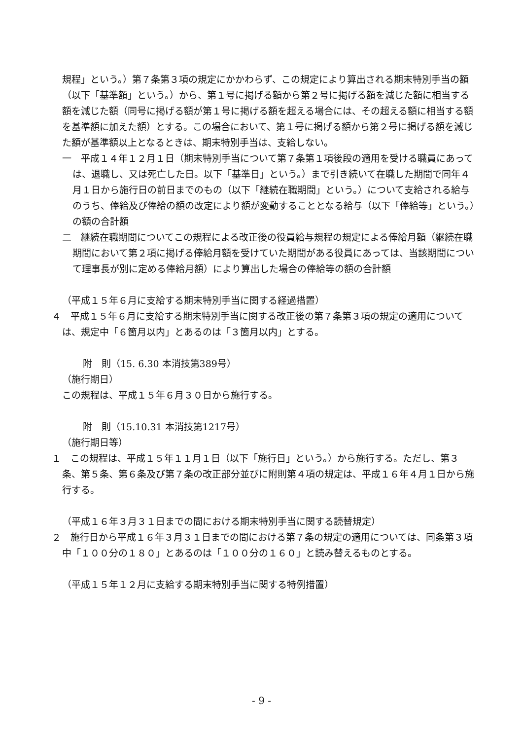規程」という。）第７条第３項の規定にかかわらず、この規定により算出される期末特別手当の額（以下「基準額」という。）から、第１号に掲げる額から第２号に掲げる額を減じた額に相当する額を減じた額（同号に掲げる額が第１号に掲げる額を超える場合には、その超える額に相当する額を基準額に加えた額）とする。この場合において、第１号に掲げる額から第２号に掲げる額を減じた額が基準額以上となるときは、期末特別手当は、支給しない。
一　平成１４年１２月１日（期末特別手当について第７条第１項後段の適用を受ける職員にあっては、退職し、又は死亡した日。以下「基準日」という。）まで引き続いて在職した期間で同年４月１日から施行日の前日までのもの（以下「継続在職期間」という。）について支給される給与のうち、俸給及び俸給の額の改定により額が変動することとなる給与（以下「俸給等」という。）の額の合計額
二　継続在職期間についてこの規程による改正後の役員給与規程の規定による俸給月額（継続在職期間において第２項に掲げる俸給月額を受けていた期間がある役員にあっては、当該期間について理事長が別に定める俸給月額）により算出した場合の俸給等の額の合計額
（平成１５年６月に支給する期末特別手当に関する経過措置）
４　平成１５年６月に支給する期末特別手当に関する改正後の第７条第３項の規定の適用については、規定中「６箇月以内」とあるのは「３箇月以内」とする。
附　則（15. 6.30 本消技第389号）
（施行期日）
この規程は、平成１５年６月３０日から施行する。
附　則（15.10.31 本消技第1217号）
（施行期日等）
１　この規程は、平成１５年１１月１日（以下「施行日」という。）から施行する。ただし、第３条、第５条、第６条及び第７条の改正部分並びに附則第４項の規定は、平成１６年４月１日から施行する。
（平成１６年３月３１日までの間における期末特別手当に関する読替規定）
２　施行日から平成１６年３月３１日までの間における第７条の規定の適用については、同条第３項中「１００分の１８０」とあるのは「１００分の１６０」と読み替えるものとする。
（平成１５年１２月に支給する期末特別手当に関する特例措置）
- 9 -